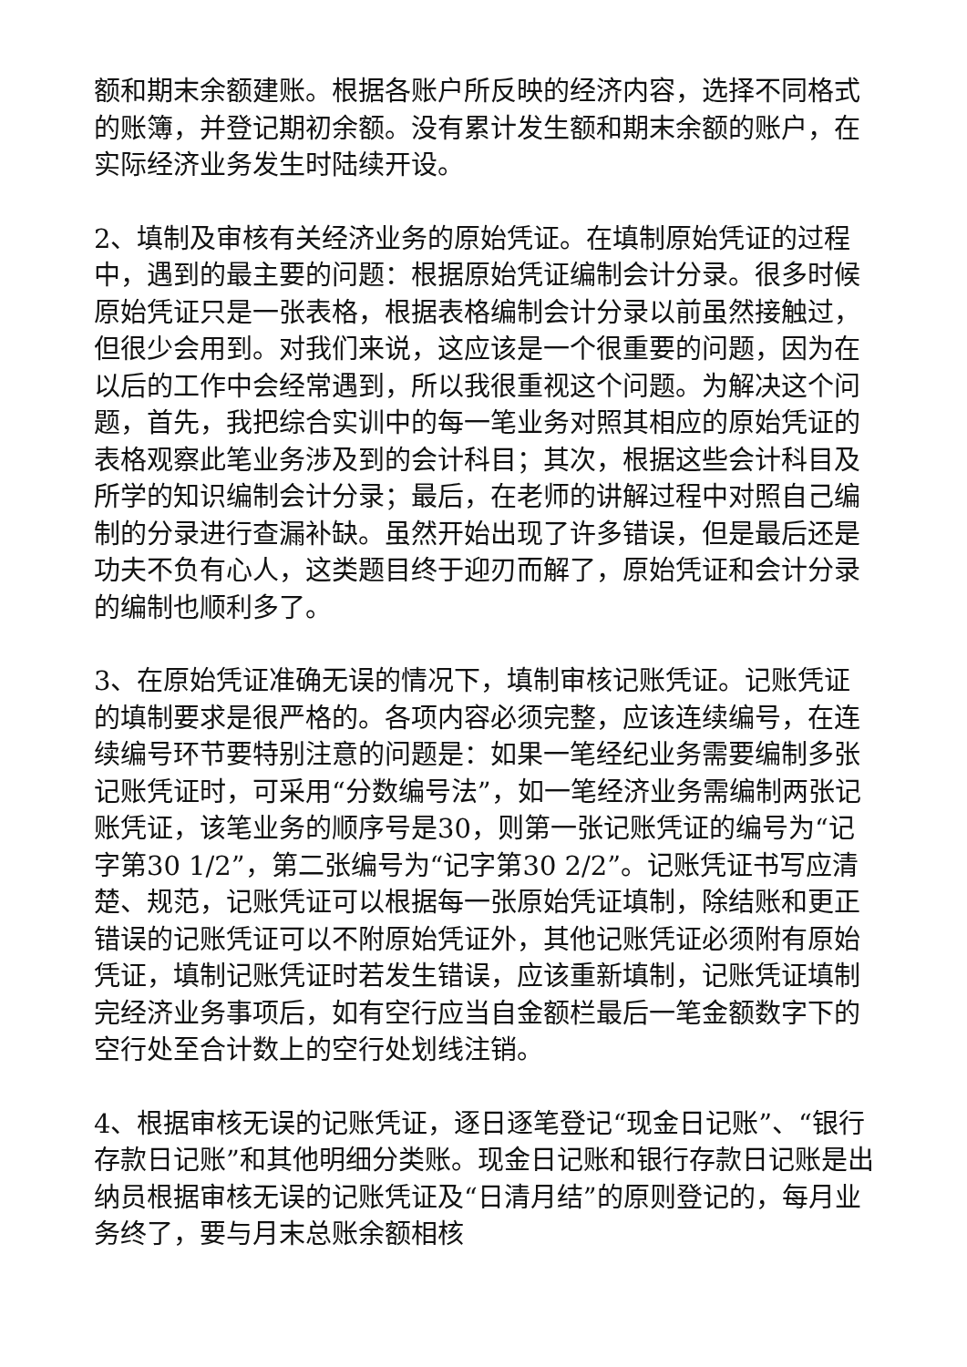额和期末余额建账。根据各账户所反映的经济内容，选择不同格式的账簿，并登记期初余额。没有累计发生额和期末余额的账户，在实际经济业务发生时陆续开设。
2、填制及审核有关经济业务的原始凭证。在填制原始凭证的过程中，遇到的最主要的问题：根据原始凭证编制会计分录。很多时候原始凭证只是一张表格，根据表格编制会计分录以前虽然接触过，但很少会用到。对我们来说，这应该是一个很重要的问题，因为在以后的工作中会经常遇到，所以我很重视这个问题。为解决这个问题，首先，我把综合实训中的每一笔业务对照其相应的原始凭证的表格观察此笔业务涉及到的会计科目；其次，根据这些会计科目及所学的知识编制会计分录；最后，在老师的讲解过程中对照自己编制的分录进行查漏补缺。虽然开始出现了许多错误，但是最后还是功夫不负有心人，这类题目终于迎刃而解了，原始凭证和会计分录的编制也顺利多了。
3、在原始凭证准确无误的情况下，填制审核记账凭证。记账凭证的填制要求是很严格的。各项内容必须完整，应该连续编号，在连续编号环节要特别注意的问题是：如果一笔经纪业务需要编制多张记账凭证时，可采用“分数编号法”，如一笔经济业务需编制两张记账凭证，该笔业务的顺序号是30，则第一张记账凭证的编号为“记字第30 1/2”，第二张编号为“记字第30 2/2”。记账凭证书写应清楚、规范，记账凭证可以根据每一张原始凭证填制，除结账和更正错误的记账凭证可以不附原始凭证外，其他记账凭证必须附有原始凭证，填制记账凭证时若发生错误，应该重新填制，记账凭证填制完经济业务事项后，如有空行应当自金额栏最后一笔金额数字下的空行处至合计数上的空行处划线注销。
4、根据审核无误的记账凭证，逐日逐笔登记“现金日记账”、“银行存款日记账”和其他明细分类账。现金日记账和银行存款日记账是出纳员根据审核无误的记账凭证及“日清月结”的原则登记的，每月业务终了，要与月末总账余额相核